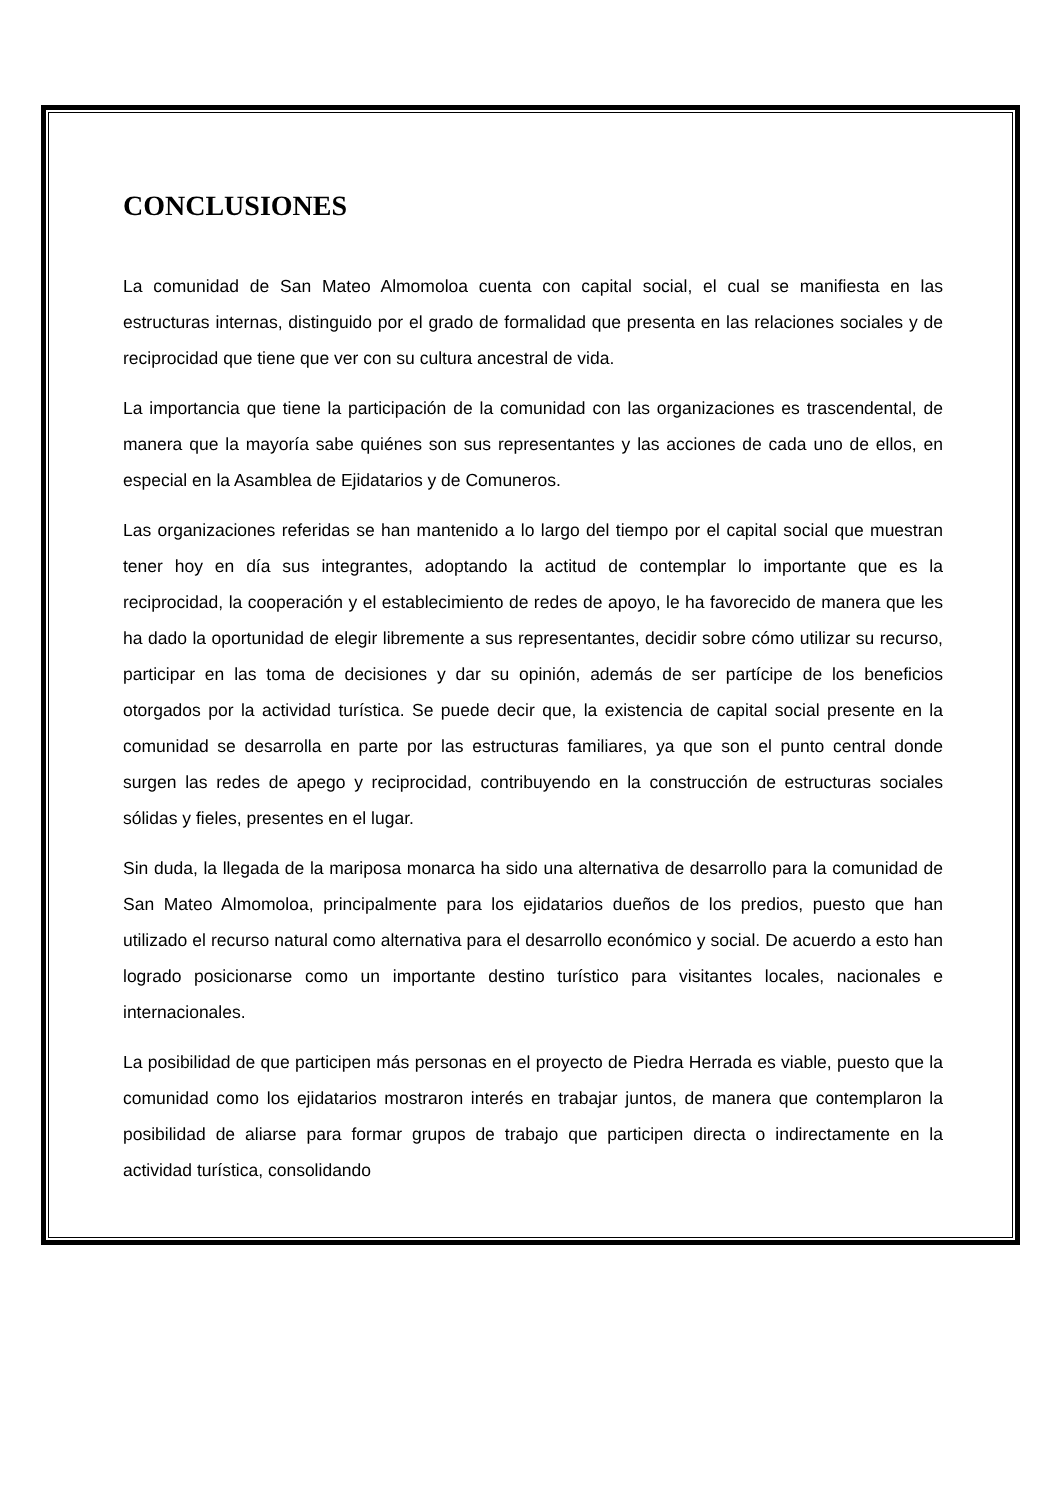CONCLUSIONES
La comunidad de San Mateo Almomoloa cuenta con capital social, el cual se manifiesta en las estructuras internas, distinguido por el grado de formalidad que presenta en las relaciones sociales y de reciprocidad que tiene que ver con su cultura ancestral de vida.
La importancia que tiene la participación de la comunidad con las organizaciones es trascendental, de manera que la mayoría sabe quiénes son sus representantes y las acciones de cada uno de ellos, en especial en la Asamblea de Ejidatarios y de Comuneros.
Las organizaciones referidas se han mantenido a lo largo del tiempo por el capital social que muestran tener hoy en día sus integrantes, adoptando la actitud de contemplar lo importante que es la reciprocidad, la cooperación y el establecimiento de redes de apoyo, le ha favorecido de manera que les ha dado la oportunidad de elegir libremente a sus representantes, decidir sobre cómo utilizar su recurso, participar en las toma de decisiones y dar su opinión, además de ser partícipe de los beneficios otorgados por la actividad turística. Se puede decir que, la existencia de capital social presente en la comunidad se desarrolla en parte por las estructuras familiares, ya que son el punto central donde surgen las redes de apego y reciprocidad, contribuyendo en la construcción de estructuras sociales sólidas y fieles, presentes en el lugar.
Sin duda, la llegada de la mariposa monarca ha sido una alternativa de desarrollo para la comunidad de San Mateo Almomoloa, principalmente para los ejidatarios dueños de los predios, puesto que han utilizado el recurso natural como alternativa para el desarrollo económico y social. De acuerdo a esto han logrado posicionarse como un importante destino turístico para visitantes locales, nacionales e internacionales.
La posibilidad de que participen más personas en el proyecto de Piedra Herrada es viable, puesto que la comunidad como los ejidatarios mostraron interés en trabajar juntos, de manera que contemplaron la posibilidad de aliarse para formar grupos de trabajo que participen directa o indirectamente en la actividad turística, consolidando